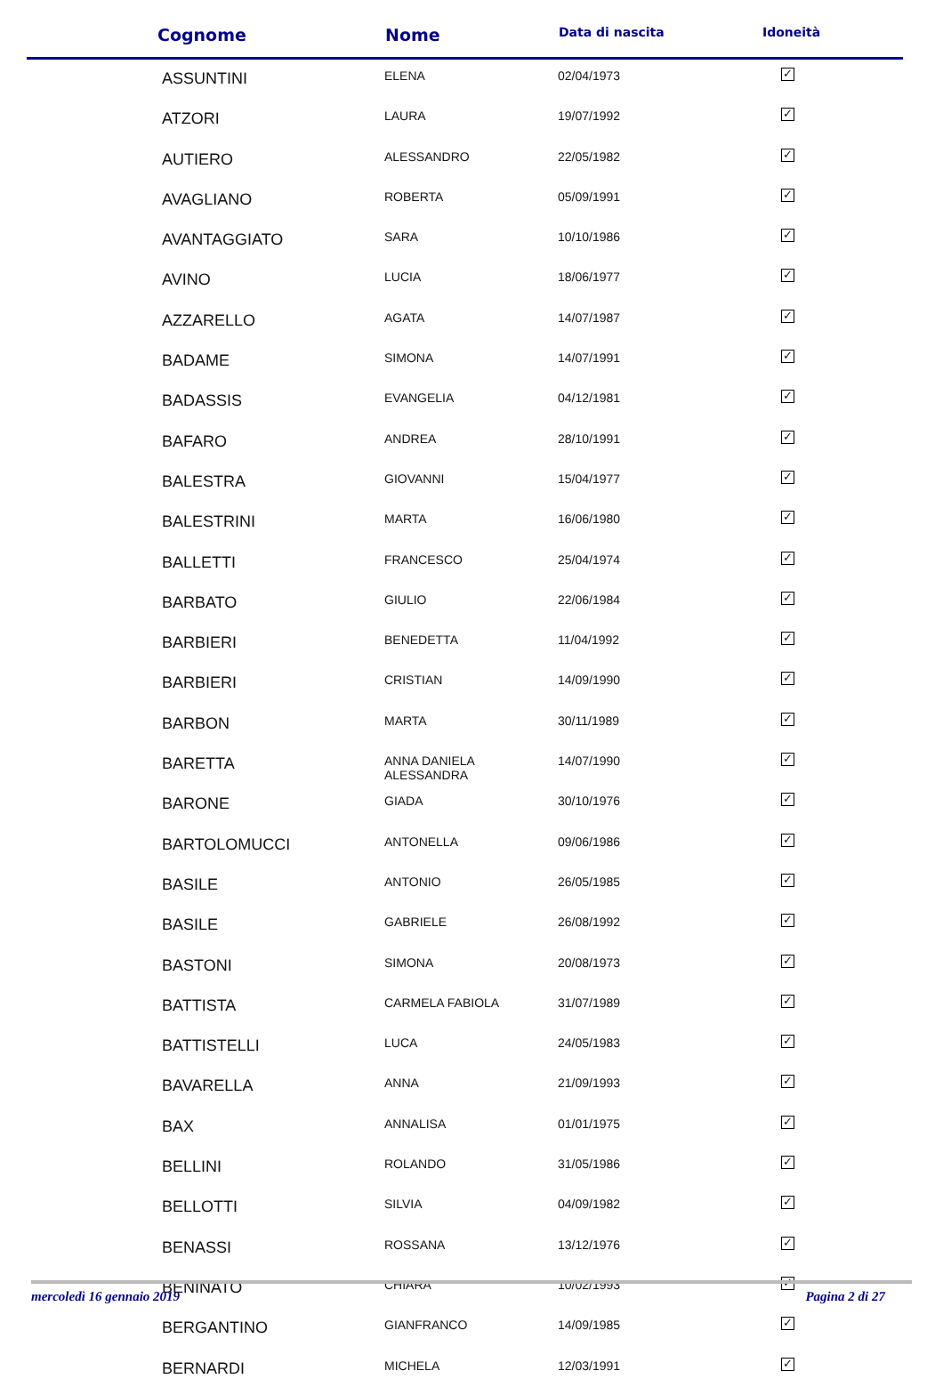| Cognome | Nome | Data di nascita | Idoneità |
| --- | --- | --- | --- |
| ASSUNTINI | ELENA | 02/04/1973 | ✓ |
| ATZORI | LAURA | 19/07/1992 | ✓ |
| AUTIERO | ALESSANDRO | 22/05/1982 | ✓ |
| AVAGLIANO | ROBERTA | 05/09/1991 | ✓ |
| AVANTAGGIATO | SARA | 10/10/1986 | ✓ |
| AVINO | LUCIA | 18/06/1977 | ✓ |
| AZZARELLO | AGATA | 14/07/1987 | ✓ |
| BADAME | SIMONA | 14/07/1991 | ✓ |
| BADASSIS | EVANGELIA | 04/12/1981 | ✓ |
| BAFARO | ANDREA | 28/10/1991 | ✓ |
| BALESTRA | GIOVANNI | 15/04/1977 | ✓ |
| BALESTRINI | MARTA | 16/06/1980 | ✓ |
| BALLETTI | FRANCESCO | 25/04/1974 | ✓ |
| BARBATO | GIULIO | 22/06/1984 | ✓ |
| BARBIERI | BENEDETTA | 11/04/1992 | ✓ |
| BARBIERI | CRISTIAN | 14/09/1990 | ✓ |
| BARBON | MARTA | 30/11/1989 | ✓ |
| BARETTA | ANNA DANIELA ALESSANDRA | 14/07/1990 | ✓ |
| BARONE | GIADA | 30/10/1976 | ✓ |
| BARTOLOMUCCI | ANTONELLA | 09/06/1986 | ✓ |
| BASILE | ANTONIO | 26/05/1985 | ✓ |
| BASILE | GABRIELE | 26/08/1992 | ✓ |
| BASTONI | SIMONA | 20/08/1973 | ✓ |
| BATTISTA | CARMELA FABIOLA | 31/07/1989 | ✓ |
| BATTISTELLI | LUCA | 24/05/1983 | ✓ |
| BAVARELLA | ANNA | 21/09/1993 | ✓ |
| BAX | ANNALISA | 01/01/1975 | ✓ |
| BELLINI | ROLANDO | 31/05/1986 | ✓ |
| BELLOTTI | SILVIA | 04/09/1982 | ✓ |
| BENASSI | ROSSANA | 13/12/1976 | ✓ |
| BENINATO | CHIARA | 10/02/1993 | ✓ |
| BERGANTINO | GIANFRANCO | 14/09/1985 | ✓ |
| BERNARDI | MICHELA | 12/03/1991 | ✓ |
mercoledì 16 gennaio 2019 Pagina 2 di 27